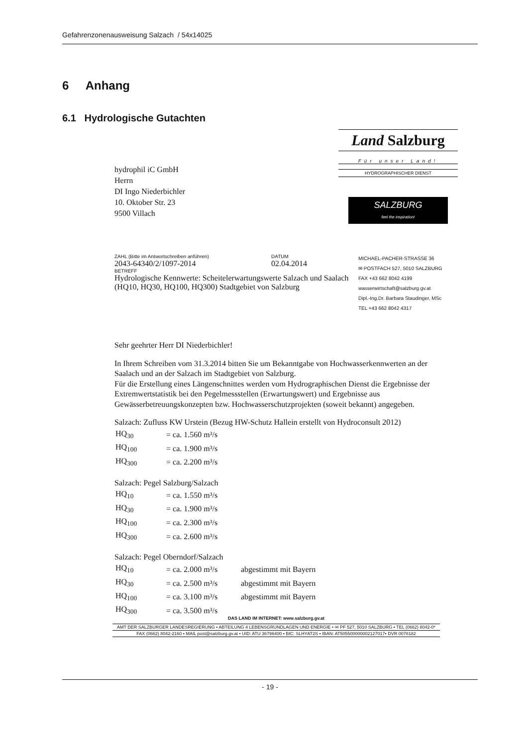Gefahrenzonenausweisung Salzach / 54x14025
6 Anhang
6.1 Hydrologische Gutachten
Land Salzburg
Für unser Land!
HYDROGRAPHISCHER DIENST
SALZBURG
feel the inspiration!
hydrophil iC GmbH
Herrn
DI Ingo Niederbichler
10. Oktober Str. 23
9500 Villach
ZAHL (Bitte im Antwortschreiben anführen)
2043-64340/2/1097-2014
DATUM
02.04.2014
BETREFF
Hydrologische Kennwerte: Scheitelerwartungswerte Salzach und Saalach (HQ10, HQ30, HQ100, HQ300) Stadtgebiet von Salzburg
MICHAEL-PACHER-STRASSE 36
✉ POSTFACH 527, 5010 SALZBURG
FAX +43 662 8042 4199
wasserwirtschaft@salzburg.gv.at
Dipl.-Ing.Dr. Barbara Staudinger, MSc
TEL +43 662 8042 4317
Sehr geehrter Herr DI Niederbichler!
In Ihrem Schreiben vom 31.3.2014 bitten Sie um Bekanntgabe von Hochwasserkennwerten an der Saalach und an der Salzach im Stadtgebiet von Salzburg.
Für die Erstellung eines Längenschnittes werden vom Hydrographischen Dienst die Ergebnisse der Extremwertstatistik bei den Pegelmessstellen (Erwartungswert) und Ergebnisse aus Gewässerbetreuungskonzepten bzw. Hochwasserschutzprojekten (soweit bekannt) angegeben.
Salzach: Zufluss KW Urstein (Bezug HW-Schutz Hallein erstellt von Hydroconsult 2012)
| HQ<sub>30</sub> | = ca. 1.560 m³/s |
| HQ<sub>100</sub> | = ca. 1.900 m³/s |
| HQ<sub>300</sub> | = ca. 2.200 m³/s |
Salzach: Pegel Salzburg/Salzach
| HQ<sub>10</sub> | = ca. 1.550 m³/s |
| HQ<sub>30</sub> | = ca. 1.900 m³/s |
| HQ<sub>100</sub> | = ca. 2.300 m³/s |
| HQ<sub>300</sub> | = ca. 2.600 m³/s |
Salzach: Pegel Oberndorf/Salzach
| HQ<sub>10</sub> | = ca. 2.000 m³/s | abgestimmt mit Bayern |
| HQ<sub>30</sub> | = ca. 2.500 m³/s | abgestimmt mit Bayern |
| HQ<sub>100</sub> | = ca. 3.100 m³/s | abgestimmt mit Bayern |
| HQ<sub>300</sub> | = ca. 3.500 m³/s | |
DAS LAND IM INTERNET: www.salzburg.gv.at
AMT DER SALZBURGER LANDESREGIERUNG • ABTEILUNG 4 LEBENSGRUNDLAGEN UND ENERGIE • ✉ PF 527, 5010 SALZBURG • TEL (0662) 8042-0*
FAX (0662) 8042-2160 • MAIL post@salzburg.gv.at • UID: ATU 36796400 • BIC: SLHYAT2S • IBAN: AT505500000002127017• DVR 0078182
- 19 -